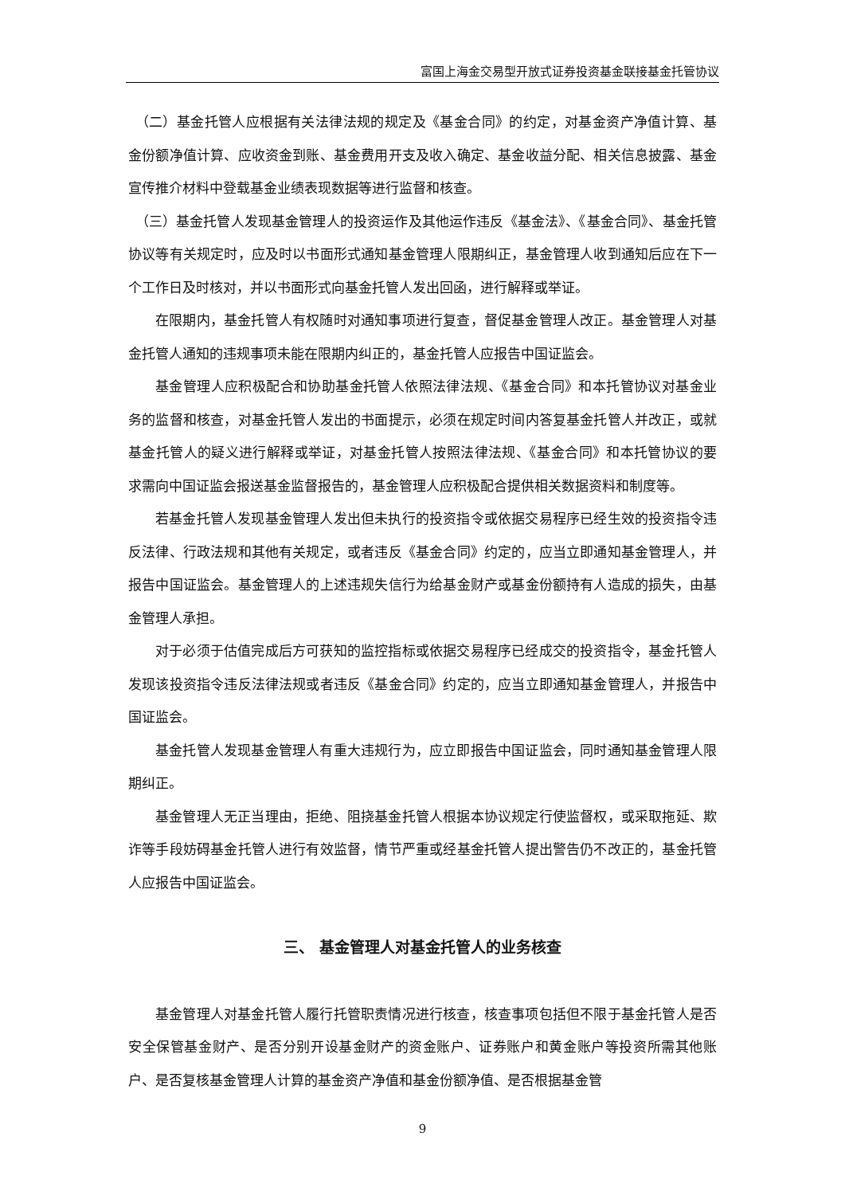富国上海金交易型开放式证券投资基金联接基金托管协议
（二）基金托管人应根据有关法律法规的规定及《基金合同》的约定，对基金资产净值计算、基金份额净值计算、应收资金到账、基金费用开支及收入确定、基金收益分配、相关信息披露、基金宣传推介材料中登载基金业绩表现数据等进行监督和核查。
（三）基金托管人发现基金管理人的投资运作及其他运作违反《基金法》、《基金合同》、基金托管协议等有关规定时，应及时以书面形式通知基金管理人限期纠正，基金管理人收到通知后应在下一个工作日及时核对，并以书面形式向基金托管人发出回函，进行解释或举证。
在限期内，基金托管人有权随时对通知事项进行复查，督促基金管理人改正。基金管理人对基金托管人通知的违规事项未能在限期内纠正的，基金托管人应报告中国证监会。
基金管理人应积极配合和协助基金托管人依照法律法规、《基金合同》和本托管协议对基金业务的监督和核查，对基金托管人发出的书面提示，必须在规定时间内答复基金托管人并改正，或就基金托管人的疑义进行解释或举证，对基金托管人按照法律法规、《基金合同》和本托管协议的要求需向中国证监会报送基金监督报告的，基金管理人应积极配合提供相关数据资料和制度等。
若基金托管人发现基金管理人发出但未执行的投资指令或依据交易程序已经生效的投资指令违反法律、行政法规和其他有关规定，或者违反《基金合同》约定的，应当立即通知基金管理人，并报告中国证监会。基金管理人的上述违规失信行为给基金财产或基金份额持有人造成的损失，由基金管理人承担。
对于必须于估值完成后方可获知的监控指标或依据交易程序已经成交的投资指令，基金托管人发现该投资指令违反法律法规或者违反《基金合同》约定的，应当立即通知基金管理人，并报告中国证监会。
基金托管人发现基金管理人有重大违规行为，应立即报告中国证监会，同时通知基金管理人限期纠正。
基金管理人无正当理由，拒绝、阻挠基金托管人根据本协议规定行使监督权，或采取拖延、欺诈等手段妨碍基金托管人进行有效监督，情节严重或经基金托管人提出警告仍不改正的，基金托管人应报告中国证监会。
三、 基金管理人对基金托管人的业务核查
基金管理人对基金托管人履行托管职责情况进行核查，核查事项包括但不限于基金托管人是否安全保管基金财产、是否分别开设基金财产的资金账户、证券账户和黄金账户等投资所需其他账户、是否复核基金管理人计算的基金资产净值和基金份额净值、是否根据基金管
9